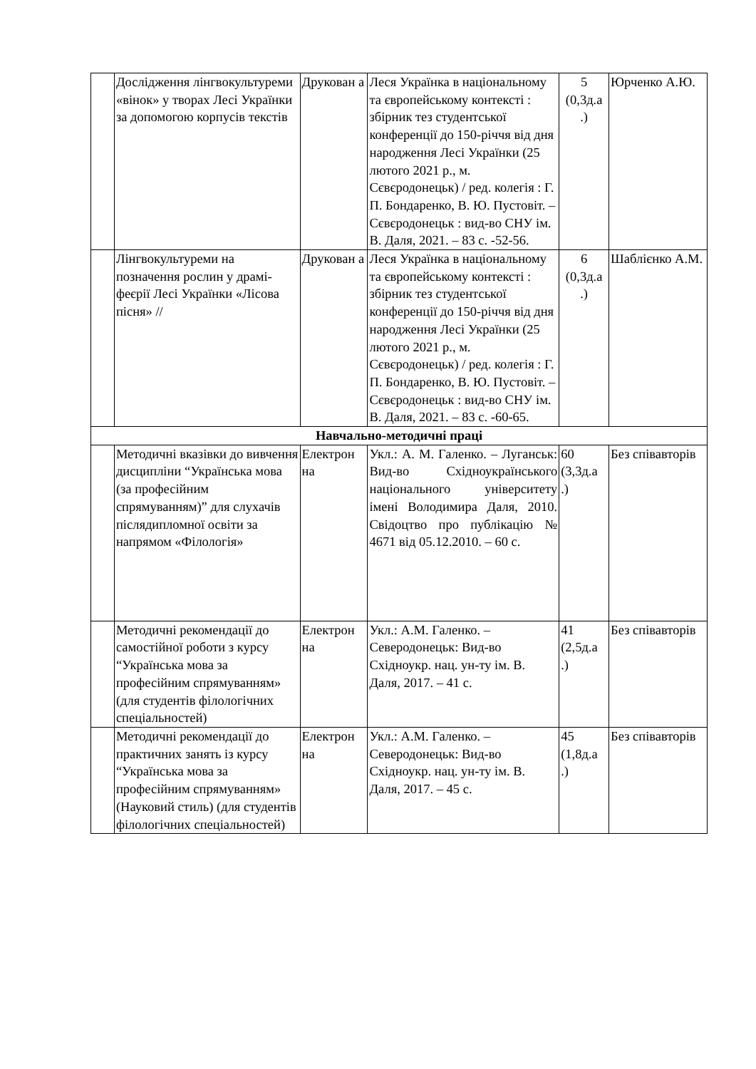| | Дослідження лінгвокультуреми «вінок» у творах Лесі Українки за допомогою корпусів текстів | Друкован а | Леся Українка в національному та європейському контексті : збірник тез студентської конференції до 150-річчя від дня народження Лесі Українки (25 лютого 2021 р., м. Сєвєродонецьк) / ред. колегія : Г. П. Бондаренко, В. Ю. Пустовіт. – Сєвєродонецьк : вид-во СНУ ім. В. Даля, 2021. – 83 с. -52-56. | 5 (0,3д.а .) | Юрченко А.Ю. |
| | Лінгвокультуреми на позначення рослин у драмі-феєрії Лесі Українки «Лісова пісня» // | Друкован а | Леся Українка в національному та європейському контексті : збірник тез студентської конференції до 150-річчя від дня народження Лесі Українки (25 лютого 2021 р., м. Сєвєродонецьк) / ред. колегія : Г. П. Бондаренко, В. Ю. Пустовіт. – Сєвєродонецьк : вид-во СНУ ім. В. Даля, 2021. – 83 с. -60-65. | 6 (0,3д.а .) | Шаблієнко А.М. |
| Навчально-методичні праці | | | | | |
| | Методичні вказівки до вивчення дисципліни “Українська мова (за професійним спрямуванням)” для слухачів післядипломної освіти за напрямом «Філологія» | Електрон на | Укл.: А. М. Галенко. – Луганськ: Вид-во Східноукраїнського національного університету імені Володимира Даля, 2010. Свідоцтво про публікацію № 4671 від 05.12.2010. – 60 с. | 60 (3,3д.а .) | Без співавторів |
| | Методичні рекомендації до самостійної роботи з курсу “Українська мова за професійним спрямуванням» (для студентів філологічних спеціальностей) | Електрон на | Укл.: А.М. Галенко. – Северодонецьк: Вид-во Східноукр. нац. ун-ту ім. В. Даля, 2017. – 41 с. | 41 (2,5д.а .) | Без співавторів |
| | Методичні рекомендації до практичних занять із курсу “Українська мова за професійним спрямуванням» (Науковий стиль) (для студентів філологічних спеціальностей) | Електрон на | Укл.: А.М. Галенко. – Северодонецьк: Вид-во Східноукр. нац. ун-ту ім. В. Даля, 2017. – 45 с. | 45 (1,8д.а .) | Без співавторів |